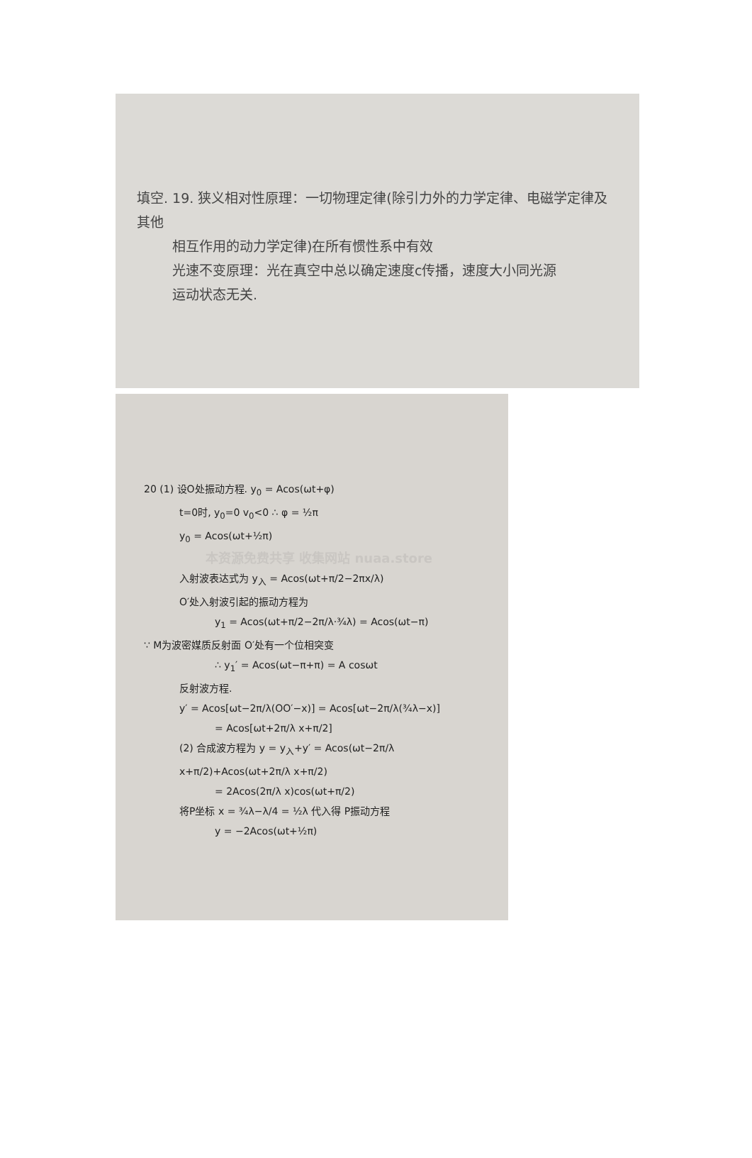填空. 19. 狭义相对性原理：一切物理定律(除引力外的力学定律、电磁学定律及其他
相互作用的动力学定律)在所有惯性系中有效
光速不变原理：光在真空中总以确定速度c传播，速度大小同光源
运动状态无关.
20 (1) 设O处振动方程. y<sub>0</sub> = Acos(ωt+φ)
t=0时, y<sub>0</sub>=0 v<sub>0</sub><0 ∴ φ = ½π
y<sub>0</sub> = Acos(ωt+½π)
本资源免费共享 收集网站 nuaa.store
入射波表达式为 y<sub>入</sub> = Acos(ωt+π/2−2πx/λ)
O′处入射波引起的振动方程为
y<sub>1</sub> = Acos(ωt+π/2−2π/λ·¾λ) = Acos(ωt−π)
∵ M为波密媒质反射面 O′处有一个位相突变
∴ y<sub>1</sub>′ = Acos(ωt−π+π) = A cosωt
反射波方程.
y′ = Acos[ωt−2π/λ(OO′−x)] = Acos[ωt−2π/λ(¾λ−x)]
= Acos[ωt+2π/λ x+π/2]
(2) 合成波方程为 y = y<sub>入</sub>+y′ = Acos(ωt−2π/λ x+π/2)+Acos(ωt+2π/λ x+π/2)
= 2Acos(2π/λ x)cos(ωt+π/2)
将P坐标 x = ¾λ−λ/4 = ½λ 代入得 P振动方程
y = −2Acos(ωt+½π)